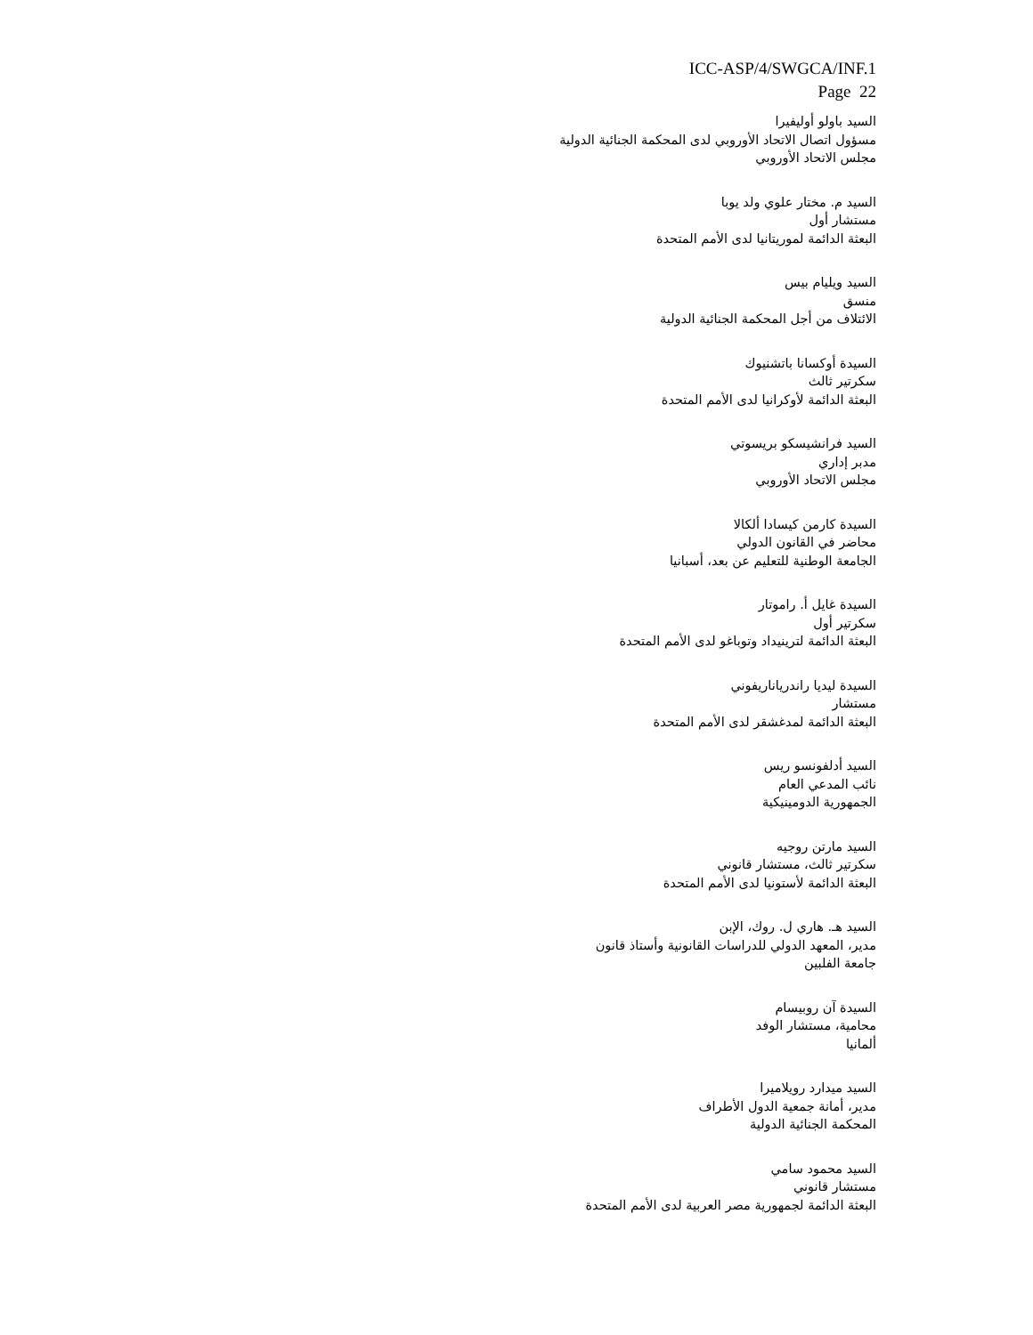ICC-ASP/4/SWGCA/INF.1
Page 22
السيد باولو أوليفيرا
مسؤول اتصال الاتحاد الأوروبي لدى المحكمة الجنائية الدولية
مجلس الاتحاد الأوروبي
السيد م. مختار علوي ولد يوبا
مستشار أول
البعثة الدائمة لموريتانيا لدى الأمم المتحدة
السيد ويليام بيس
منسق
الائتلاف من أجل المحكمة الجنائية الدولية
السيدة أوكسانا باتشنيوك
سكرتير ثالث
البعثة الدائمة لأوكرانيا لدى الأمم المتحدة
السيد فرانشيسكو بريسوتي
مدبر إداري
مجلس الاتحاد الأوروبي
السيدة كارمن كيسادا ألكالا
محاضر في القانون الدولي
الجامعة الوطنية للتعليم عن بعد، أسبانيا
السيدة غايل أ. راموتار
سكرتير أول
البعثة الدائمة لترينيداد وتوباغو لدى الأمم المتحدة
السيدة ليديا راندرياناريفوني
مستشار
البعثة الدائمة لمدغشقر لدى الأمم المتحدة
السيد أدلفونسو ريس
نائب المدعي العام
الجمهورية الدومينيكية
السيد مارتن روجيه
سكرتير ثالث، مستشار قانوني
البعثة الدائمة لأستونيا لدى الأمم المتحدة
السيد هـ. هاري ل. روك، الإبن
مدير، المعهد الدولي للدراسات القانونية وأستاذ قانون
جامعة الفلبين
السيدة آن روبيسام
محامية، مستشار الوفد
ألمانيا
السيد ميدارد رويلاميرا
مدير، أمانة جمعية الدول الأطراف
المحكمة الجنائية الدولية
السيد محمود سامي
مستشار قانوني
البعثة الدائمة لجمهورية مصر العربية لدى الأمم المتحدة